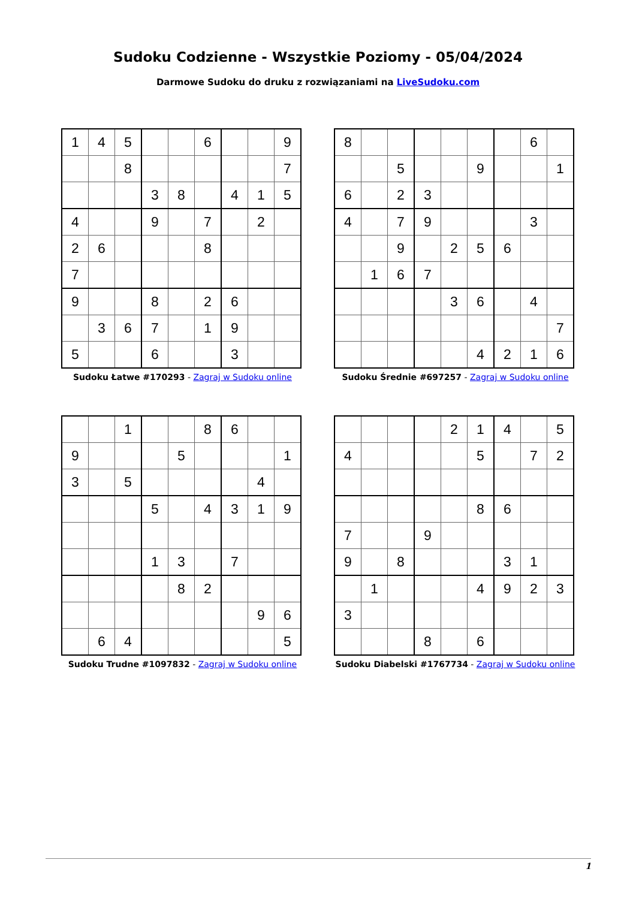Sudoku Codzienne - Wszystkie Poziomy - 05/04/2024
Darmowe Sudoku do druku z rozwiązaniami na LiveSudoku.com
| 1 | 4 | 5 | | | 6 | | | 9 |
| | | 8 | | | | | | 7 |
| | | | 3 | 8 | | 4 | 1 | 5 |
| 4 | | | 9 | | 7 | | 2 | |
| 2 | 6 | | | | 8 | | | |
| 7 | | | | | | | | |
| 9 | | | 8 | | 2 | 6 | | |
| | 3 | 6 | 7 | | 1 | 9 | | |
| 5 | | | 6 | | | 3 | | |
Sudoku Łatwe #170293 - Zagraj w Sudoku online
| 8 | | | | | | | 6 | |
| | | 5 | | | 9 | | | 1 |
| 6 | | 2 | 3 | | | | | |
| 4 | | 7 | 9 | | | | 3 | |
| | | 9 | | 2 | 5 | 6 | | |
| | 1 | 6 | 7 | | | | | |
| | | | | 3 | 6 | | 4 | |
| | | | | | | | | 7 |
| | | | | | 4 | 2 | 1 | 6 |
Sudoku Średnie #697257 - Zagraj w Sudoku online
| | | 1 | | | 8 | 6 | | |
| 9 | | | | 5 | | | | 1 |
| 3 | | 5 | | | | | 4 | |
| | | | 5 | | 4 | 3 | 1 | 9 |
| | | | 1 | 3 | | 7 | | |
| | | | | 8 | 2 | | | |
| | | | | | | | 9 | 6 |
| | 6 | 4 | | | | | | 5 |
Sudoku Trudne #1097832 - Zagraj w Sudoku online
| | | | | 2 | 1 | 4 | | 5 |
| 4 | | | | | 5 | | 7 | 2 |
| | | | | | 8 | 6 | | |
| 7 | | | 9 | | | | | |
| 9 | | 8 | | | | 3 | 1 | |
| | 1 | | | | 4 | 9 | 2 | 3 |
| 3 | | | | | | | | |
| | | | 8 | | 6 | | | |
Sudoku Diabelski #1767734 - Zagraj w Sudoku online
1